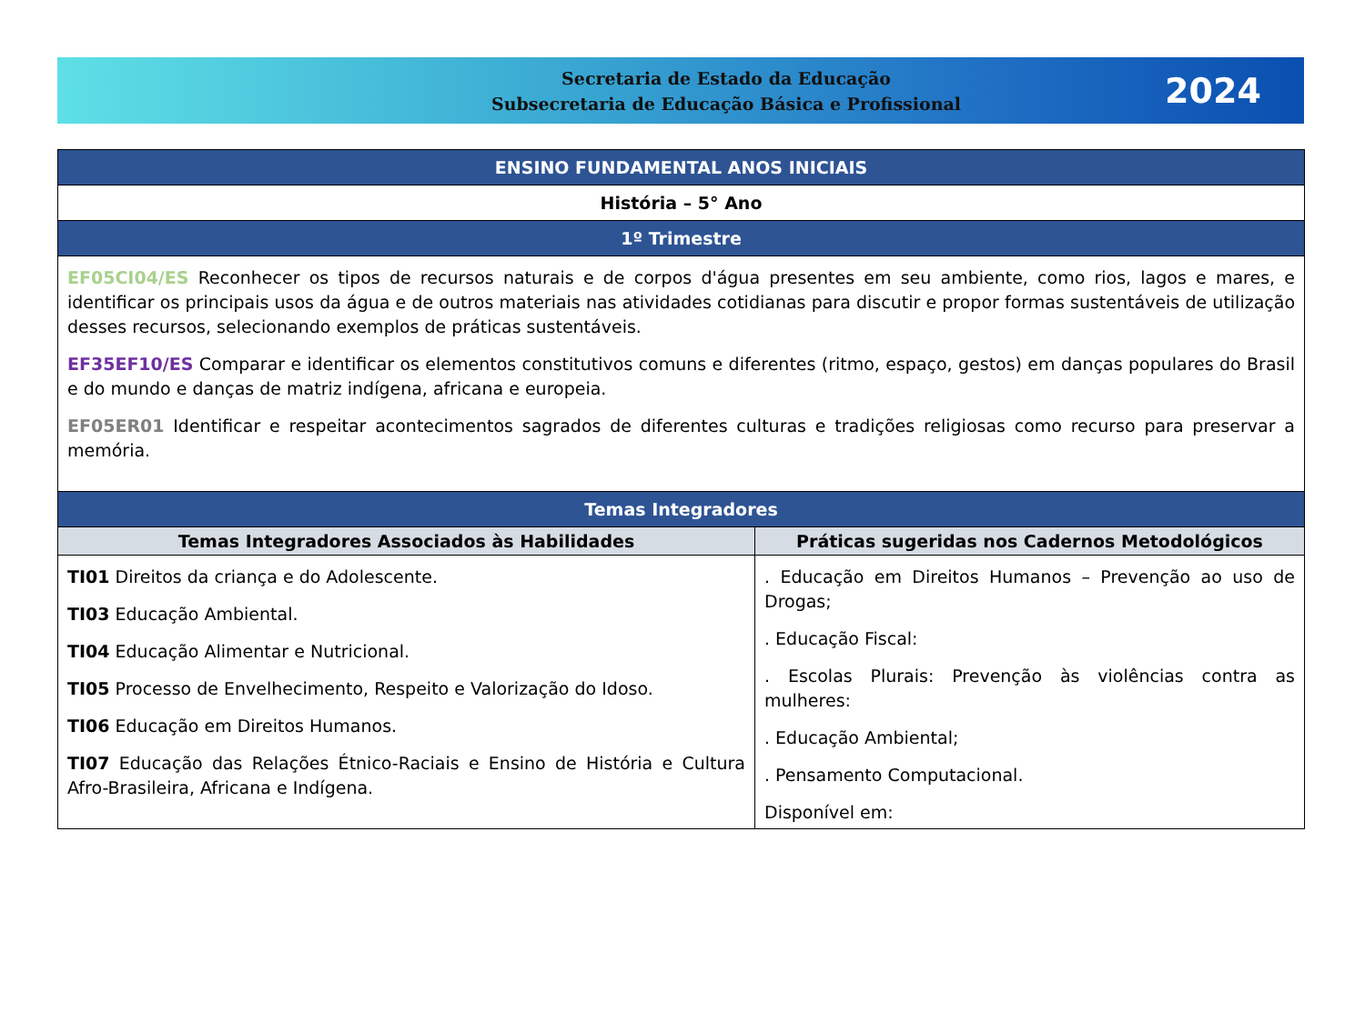Secretaria de Estado da Educação
Subsecretaria de Educação Básica e Profissional
2024
| ENSINO FUNDAMENTAL ANOS INICIAIS | |
| História – 5° Ano | |
| 1º Trimestre | |
| EF05CI04/ES Reconhecer os tipos de recursos naturais e de corpos d'água presentes em seu ambiente, como rios, lagos e mares, e identificar os principais usos da água e de outros materiais nas atividades cotidianas para discutir e propor formas sustentáveis de utilização desses recursos, selecionando exemplos de práticas sustentáveis. EF35EF10/ES Comparar e identificar os elementos constitutivos comuns e diferentes (ritmo, espaço, gestos) em danças populares do Brasil e do mundo e danças de matriz indígena, africana e europeia. EF05ER01 Identificar e respeitar acontecimentos sagrados de diferentes culturas e tradições religiosas como recurso para preservar a memória. | |
| Temas Integradores | |
| Temas Integradores Associados às Habilidades | Práticas sugeridas nos Cadernos Metodológicos |
| TI01 Direitos da criança e do Adolescente. TI03 Educação Ambiental. TI04 Educação Alimentar e Nutricional. TI05 Processo de Envelhecimento, Respeito e Valorização do Idoso. TI06 Educação em Direitos Humanos. TI07 Educação das Relações Étnico-Raciais e Ensino de História e Cultura Afro-Brasileira, Africana e Indígena. | . Educação em Direitos Humanos – Prevenção ao uso de Drogas; . Educação Fiscal: . Escolas Plurais: Prevenção às violências contra as mulheres: . Educação Ambiental; . Pensamento Computacional. Disponível em: |